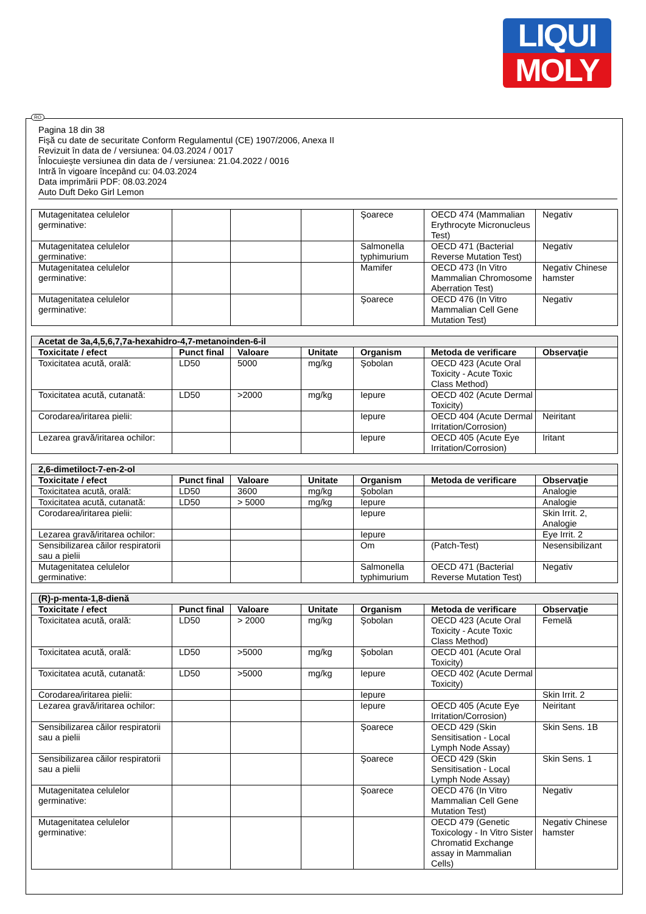LIQUI
MOLY
RO
Pagina 18 din 38
Fişă cu date de securitate Conform Regulamentul (CE) 1907/2006, Anexa II
Revizuit în data de / versiunea: 04.03.2024 / 0017
Înlocuieşte versiunea din data de / versiunea: 21.04.2022 / 0016
Intră în vigoare începând cu: 04.03.2024
Data imprimării PDF: 08.03.2024
Auto Duft Deko Girl Lemon
| Mutagenitatea celulelor germinative: | | | | Şoarece | OECD 474 (Mammalian Erythrocyte Micronucleus Test) | Negativ |
| Mutagenitatea celulelor germinative: | | | | Salmonella typhimurium | OECD 471 (Bacterial Reverse Mutation Test) | Negativ |
| Mutagenitatea celulelor germinative: | | | | Mamifer | OECD 473 (In Vitro Mammalian Chromosome Aberration Test) | Negativ Chinese hamster |
| Mutagenitatea celulelor germinative: | | | | Şoarece | OECD 476 (In Vitro Mammalian Cell Gene Mutation Test) | Negativ |
| Acetat de 3a,4,5,6,7,7a-hexahidro-4,7-metanoinden-6-il | | | | | | |
| --- | --- | --- | --- | --- | --- | --- |
| Toxicitate / efect | Punct final | Valoare | Unitate | Organism | Metoda de verificare | Observaţie |
| Toxicitatea acută, orală: | LD50 | 5000 | mg/kg | Şobolan | OECD 423 (Acute Oral Toxicity - Acute Toxic Class Method) | |
| Toxicitatea acută, cutanată: | LD50 | >2000 | mg/kg | Iepure | OECD 402 (Acute Dermal Toxicity) | |
| Corodarea/iritarea pielii: | | | | Iepure | OECD 404 (Acute Dermal Irritation/Corrosion) | Neiritant |
| Lezarea gravă/iritarea ochilor: | | | | Iepure | OECD 405 (Acute Eye Irritation/Corrosion) | Iritant |
| 2,6-dimetiloct-7-en-2-ol | | | | | | |
| --- | --- | --- | --- | --- | --- | --- |
| Toxicitate / efect | Punct final | Valoare | Unitate | Organism | Metoda de verificare | Observaţie |
| Toxicitatea acută, orală: | LD50 | 3600 | mg/kg | Şobolan | | Analogie |
| Toxicitatea acută, cutanată: | LD50 | > 5000 | mg/kg | Iepure | | Analogie |
| Corodarea/iritarea pielii: | | | | Iepure | | Skin Irrit. 2, Analogie |
| Lezarea gravă/iritarea ochilor: | | | | Iepure | | Eye Irrit. 2 |
| Sensibilizarea căilor respiratorii sau a pielii | | | | Om | (Patch-Test) | Nesensibilizant |
| Mutagenitatea celulelor germinative: | | | | Salmonella typhimurium | OECD 471 (Bacterial Reverse Mutation Test) | Negativ |
| (R)-p-menta-1,8-dienă | | | | | | |
| --- | --- | --- | --- | --- | --- | --- |
| Toxicitate / efect | Punct final | Valoare | Unitate | Organism | Metoda de verificare | Observaţie |
| Toxicitatea acută, orală: | LD50 | > 2000 | mg/kg | Şobolan | OECD 423 (Acute Oral Toxicity - Acute Toxic Class Method) | Femelă |
| Toxicitatea acută, orală: | LD50 | >5000 | mg/kg | Şobolan | OECD 401 (Acute Oral Toxicity) | |
| Toxicitatea acută, cutanată: | LD50 | >5000 | mg/kg | Iepure | OECD 402 (Acute Dermal Toxicity) | |
| Corodarea/iritarea pielii: | | | | Iepure | | Skin Irrit. 2 |
| Lezarea gravă/iritarea ochilor: | | | | Iepure | OECD 405 (Acute Eye Irritation/Corrosion) | Neiritant |
| Sensibilizarea căilor respiratorii sau a pielii | | | | Şoarece | OECD 429 (Skin Sensitisation - Local Lymph Node Assay) | Skin Sens. 1B |
| Sensibilizarea căilor respiratorii sau a pielii | | | | Şoarece | OECD 429 (Skin Sensitisation - Local Lymph Node Assay) | Skin Sens. 1 |
| Mutagenitatea celulelor germinative: | | | | Şoarece | OECD 476 (In Vitro Mammalian Cell Gene Mutation Test) | Negativ |
| Mutagenitatea celulelor germinative: | | | | | OECD 479 (Genetic Toxicology - In Vitro Sister Chromatid Exchange assay in Mammalian Cells) | Negativ Chinese hamster |